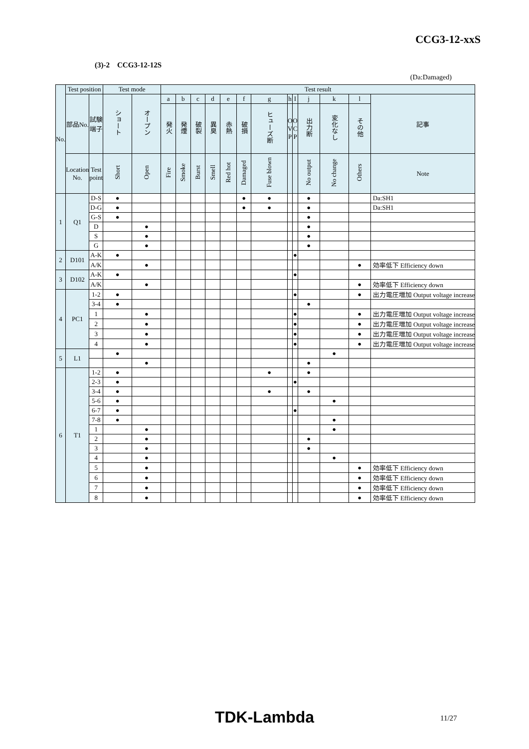CCG3-12-xxS
(3)-2 CCG3-12-12S
(Da:Damaged)
| No. | Test position | | Test mode | | Test result | | | | | | | | | | | | |
| --- | --- | --- | --- | --- | --- | --- | --- | --- | --- | --- | --- | --- | --- | --- | --- | --- | --- |
| | 部品No. | 試験端子 | ショート | オープン | a | b | c | d | e | f | g | h | I | j | k | l | 記事 |
| | | | | | 発火 | 発煙 | 破裂 | 異臭 | 赤熱 | 破損 | ヒューズ断 | O V P | O C P | 出力断 | 変化なし | その他 | |
| | Location No. | Test point | Short | Open | Fire | Smoke | Burst | Smell | Red hot | Damaged | Fuse blown | | | No output | No change | Others | Note |
| 1 | Q1 | D-S | ● | | | | | | | ● | ● | | | ● | | | Da:SH1 |
| | | D-G | ● | | | | | | | ● | ● | | | ● | | | Da:SH1 |
| | | G-S | ● | | | | | | | | | | | ● | | | |
| | | D | | ● | | | | | | | | | | ● | | | |
| | | S | | ● | | | | | | | | | | ● | | | |
| | | G | | ● | | | | | | | | | | ● | | | |
| 2 | D101 | A-K | ● | | | | | | | | | | ● | | | | |
| | | A/K | | ● | | | | | | | | | | | | ● | 効率低下 Efficiency down |
| 3 | D102 | A-K | ● | | | | | | | | | | ● | | | | |
| | | A/K | | ● | | | | | | | | | | | | ● | 効率低下 Efficiency down |
| 4 | PC1 | 1-2 | ● | | | | | | | | | | ● | | | ● | 出力電圧増加 Output voltage increase |
| | | 3-4 | ● | | | | | | | | | | | ● | | | |
| | | 1 | | ● | | | | | | | | | ● | | | ● | 出力電圧増加 Output voltage increase |
| | | 2 | | ● | | | | | | | | | ● | | | ● | 出力電圧増加 Output voltage increase |
| | | 3 | | ● | | | | | | | | | ● | | | ● | 出力電圧増加 Output voltage increase |
| | | 4 | | ● | | | | | | | | | ● | | | ● | 出力電圧増加 Output voltage increase |
| 5 | L1 | | ● | | | | | | | | | | | | ● | | |
| | | | | ● | | | | | | | | | | ● | | | |
| 6 | T1 | 1-2 | ● | | | | | | | | ● | | | ● | | | |
| | | 2-3 | ● | | | | | | | | | | ● | | | | |
| | | 3-4 | ● | | | | | | | | ● | | | ● | | | |
| | | 5-6 | ● | | | | | | | | | | | | ● | | |
| | | 6-7 | ● | | | | | | | | | | ● | | | | |
| | | 7-8 | ● | | | | | | | | | | | | ● | | |
| | | 1 | | ● | | | | | | | | | | | ● | | |
| | | 2 | | ● | | | | | | | | | | ● | | | |
| | | 3 | | ● | | | | | | | | | | ● | | | |
| | | 4 | | ● | | | | | | | | | | | ● | | |
| | | 5 | | ● | | | | | | | | | | | | ● | 効率低下 Efficiency down |
| | | 6 | | ● | | | | | | | | | | | | ● | 効率低下 Efficiency down |
| | | 7 | | ● | | | | | | | | | | | | ● | 効率低下 Efficiency down |
| | | 8 | | ● | | | | | | | | | | | | ● | 効率低下 Efficiency down |
TDK-Lambda 11/27